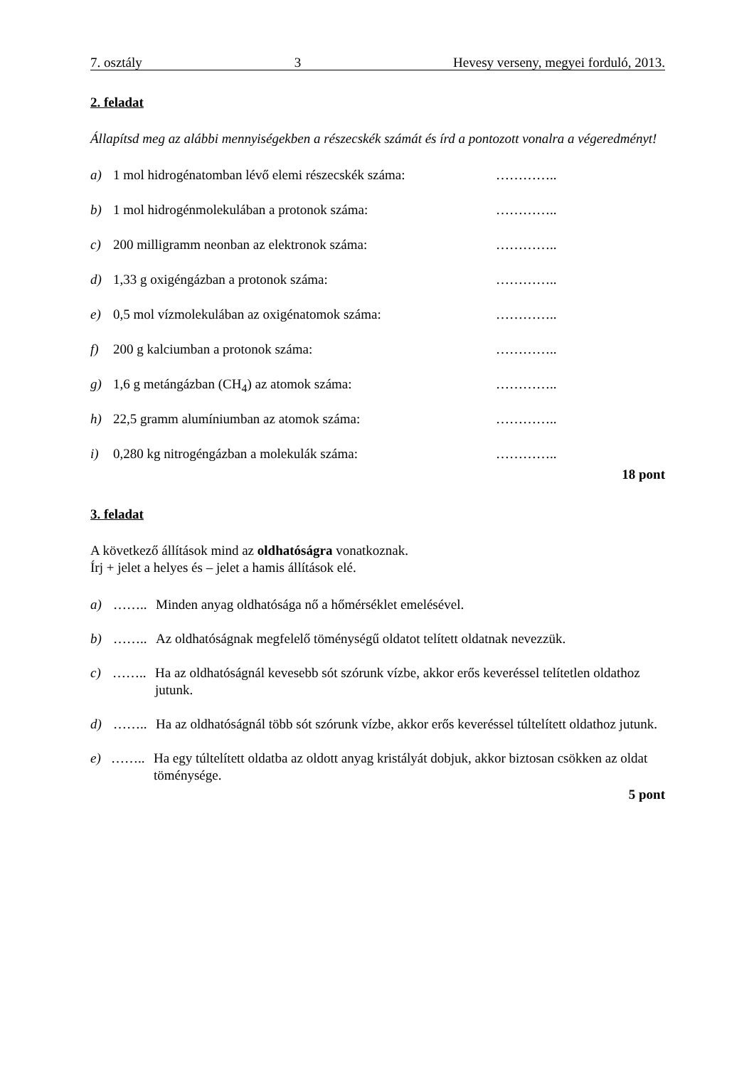7. osztály 3 Hevesy verseny, megyei forduló, 2013.
2. feladat
Állapítsd meg az alábbi mennyiségekben a részecskék számát és írd a pontozott vonalra a végeredményt!
a) 1 mol hidrogénatomban lévő elemi részecskék száma: …………..
b) 1 mol hidrogénmolekulában a protonok száma: …………..
c) 200 milligramm neonban az elektronok száma: …………..
d) 1,33 g oxigéngázban a protonok száma: …………..
e) 0,5 mol vízmolekulában az oxigénatomok száma: …………..
f) 200 g kalciumban a protonok száma: …………..
g) 1,6 g metángázban (CH<sub>4</sub>) az atomok száma: …………..
h) 22,5 gramm alumíniumban az atomok száma: …………..
i) 0,280 kg nitrogéngázban a molekulák száma: …………..
18 pont
3. feladat
A következő állítások mind az oldhatóságra vonatkoznak.
Írj + jelet a helyes és – jelet a hamis állítások elé.
a) …….. Minden anyag oldhatósága nő a hőmérséklet emelésével.
b) …….. Az oldhatóságnak megfelelő töménységű oldatot telített oldatnak nevezzük.
c) …….. Ha az oldhatóságnál kevesebb sót szórunk vízbe, akkor erős keveréssel telítetlen oldathoz jutunk.
d) …….. Ha az oldhatóságnál több sót szórunk vízbe, akkor erős keveréssel túltelített oldathoz jutunk.
e) …….. Ha egy túltelített oldatba az oldott anyag kristályát dobjuk, akkor biztosan csökken az oldat töménysége.
5 pont